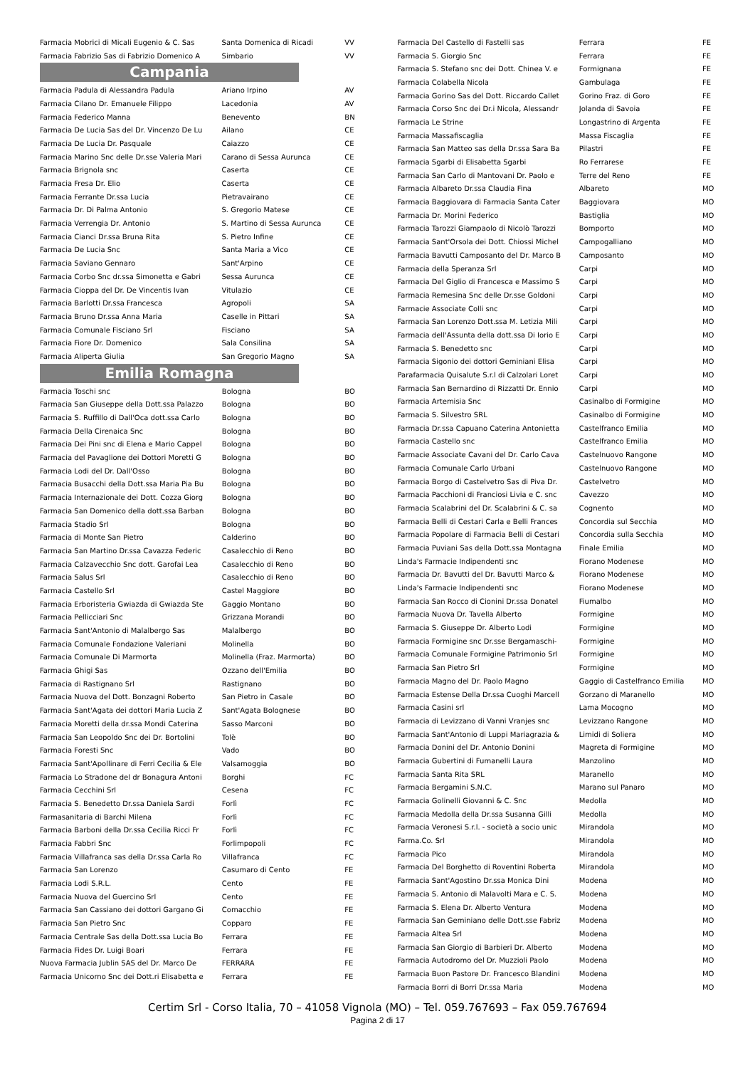| Farmacia Mobrici di Micali Eugenio & C. Sas | Santa Domenica di Ricadi | VV |
| Farmacia Fabrizio Sas di Fabrizio Domenico A | Simbario | VV |
Campania
| Farmacia Padula di Alessandra Padula | Ariano Irpino | AV |
| Farmacia Cilano Dr. Emanuele Filippo | Lacedonia | AV |
| Farmacia Federico Manna | Benevento | BN |
| Farmacia De Lucia Sas del Dr. Vincenzo De Lu | Ailano | CE |
| Farmacia De Lucia Dr. Pasquale | Caiazzo | CE |
| Farmacia Marino Snc delle Dr.sse Valeria Mari | Carano di Sessa Aurunca | CE |
| Farmacia Brignola snc | Caserta | CE |
| Farmacia Fresa Dr. Elio | Caserta | CE |
| Farmacia Ferrante Dr.ssa Lucia | Pietravairano | CE |
| Farmacia Dr. Di Palma Antonio | S. Gregorio Matese | CE |
| Farmacia Verrengia Dr. Antonio | S. Martino di Sessa Aurunca | CE |
| Farmacia Cianci Dr.ssa Bruna Rita | S. Pietro Infine | CE |
| Farmacia De Lucia Snc | Santa Maria a Vico | CE |
| Farmacia Saviano Gennaro | Sant'Arpino | CE |
| Farmacia Corbo Snc dr.ssa Simonetta e Gabri | Sessa Aurunca | CE |
| Farmacia Cioppa del Dr. De Vincentis Ivan | Vitulazio | CE |
| Farmacia Barlotti Dr.ssa Francesca | Agropoli | SA |
| Farmacia Bruno Dr.ssa Anna Maria | Caselle in Pittari | SA |
| Farmacia Comunale Fisciano Srl | Fisciano | SA |
| Farmacia Fiore Dr. Domenico | Sala Consilina | SA |
| Farmacia Aliperta Giulia | San Gregorio Magno | SA |
Emilia Romagna
| Farmacia Toschi snc | Bologna | BO |
| Farmacia San Giuseppe della Dott.ssa Palazzo | Bologna | BO |
| Farmacia S. Ruffillo di Dall'Oca dott.ssa Carlo | Bologna | BO |
| Farmacia Della Cirenaica Snc | Bologna | BO |
| Farmacia Dei Pini snc di Elena e Mario Cappel | Bologna | BO |
| Farmacia del Pavaglione dei Dottori Moretti G | Bologna | BO |
| Farmacia Lodi del Dr. Dall'Osso | Bologna | BO |
| Farmacia Busacchi della Dott.ssa Maria Pia Bu | Bologna | BO |
| Farmacia Internazionale dei Dott. Cozza Giorg | Bologna | BO |
| Farmacia San Domenico della dott.ssa Barban | Bologna | BO |
| Farmacia Stadio Srl | Bologna | BO |
| Farmacia di Monte San Pietro | Calderino | BO |
| Farmacia San Martino Dr.ssa Cavazza Federic | Casalecchio di Reno | BO |
| Farmacia Calzavecchio Snc dott. Garofai Lea | Casalecchio di Reno | BO |
| Farmacia Salus Srl | Casalecchio di Reno | BO |
| Farmacia Castello Srl | Castel Maggiore | BO |
| Farmacia Erboristeria Gwiazda di Gwiazda Ste | Gaggio Montano | BO |
| Farmacia Pellicciari Snc | Grizzana Morandi | BO |
| Farmacia Sant'Antonio di Malalbergo Sas | Malalbergo | BO |
| Farmacia Comunale Fondazione Valeriani | Molinella | BO |
| Farmacia Comunale Di Marmorta | Molinella (Fraz. Marmorta) | BO |
| Farmacia Ghigi Sas | Ozzano dell'Emilia | BO |
| Farmacia di Rastignano Srl | Rastignano | BO |
| Farmacia Nuova del Dott. Bonzagni Roberto | San Pietro in Casale | BO |
| Farmacia Sant'Agata dei dottori Maria Lucia Z | Sant'Agata Bolognese | BO |
| Farmacia Moretti della dr.ssa Mondi Caterina | Sasso Marconi | BO |
| Farmacia San Leopoldo Snc dei Dr. Bortolini | Tolè | BO |
| Farmacia Foresti Snc | Vado | BO |
| Farmacia Sant'Apollinare di Ferri Cecilia & Ele | Valsamoggia | BO |
| Farmacia Lo Stradone del dr Bonagura Antoni | Borghi | FC |
| Farmacia Cecchini Srl | Cesena | FC |
| Farmacia S. Benedetto Dr.ssa Daniela Sardi | Forlì | FC |
| Farmasanitaria di Barchi Milena | Forlì | FC |
| Farmacia Barboni della Dr.ssa Cecilia Ricci Fr | Forlì | FC |
| Farmacia Fabbri Snc | Forlimpopoli | FC |
| Farmacia Villafranca sas della Dr.ssa Carla Ro | Villafranca | FC |
| Farmacia San Lorenzo | Casumaro di Cento | FE |
| Farmacia Lodi S.R.L. | Cento | FE |
| Farmacia Nuova del Guercino Srl | Cento | FE |
| Farmacia San Cassiano dei dottori Gargano Gi | Comacchio | FE |
| Farmacia San Pietro Snc | Copparo | FE |
| Farmacia Centrale Sas della Dott.ssa Lucia Bo | Ferrara | FE |
| Farmacia Fides Dr. Luigi Boari | Ferrara | FE |
| Nuova Farmacia Jublin SAS del Dr. Marco De | FERRARA | FE |
| Farmacia Unicorno Snc dei Dott.ri Elisabetta e | Ferrara | FE |
| Farmacia Del Castello di Fastelli sas | Ferrara | FE |
| Farmacia S. Giorgio Snc | Ferrara | FE |
| Farmacia S. Stefano snc dei Dott. Chinea V. e | Formignana | FE |
| Farmacia Colabella Nicola | Gambulaga | FE |
| Farmacia Gorino Sas del Dott. Riccardo Callet | Gorino Fraz. di Goro | FE |
| Farmacia Corso Snc dei Dr.i Nicola, Alessandr | Jolanda di Savoia | FE |
| Farmacia Le Strine | Longastrino di Argenta | FE |
| Farmacia Massafiscaglia | Massa Fiscaglia | FE |
| Farmacia San Matteo sas della Dr.ssa Sara Ba | Pilastri | FE |
| Farmacia Sgarbi di Elisabetta Sgarbi | Ro Ferrarese | FE |
| Farmacia San Carlo di Mantovani Dr. Paolo e | Terre del Reno | FE |
| Farmacia Albareto Dr.ssa Claudia Fina | Albareto | MO |
| Farmacia Baggiovara di Farmacia Santa Cater | Baggiovara | MO |
| Farmacia Dr. Morini Federico | Bastiglia | MO |
| Farmacia Tarozzi Giampaolo di Nicolò Tarozzi | Bomporto | MO |
| Farmacia Sant'Orsola dei Dott. Chiossi Michel | Campogalliano | MO |
| Farmacia Bavutti Camposanto del Dr. Marco B | Camposanto | MO |
| Farmacia della Speranza Srl | Carpi | MO |
| Farmacia Del Giglio di Francesca e Massimo S | Carpi | MO |
| Farmacia Remesina Snc delle Dr.sse Goldoni | Carpi | MO |
| Farmacie Associate Colli snc | Carpi | MO |
| Farmacia San Lorenzo Dott.ssa M. Letizia Mili | Carpi | MO |
| Farmacia dell'Assunta della dott.ssa Di Iorio E | Carpi | MO |
| Farmacia S. Benedetto snc | Carpi | MO |
| Farmacia Sigonio dei dottori Geminiani Elisa | Carpi | MO |
| Parafarmacia Quisalute S.r.l di Calzolari Loret | Carpi | MO |
| Farmacia San Bernardino di Rizzatti Dr. Ennio | Carpi | MO |
| Farmacia Artemisia Snc | Casinalbo di Formigine | MO |
| Farmacia S. Silvestro SRL | Casinalbo di Formigine | MO |
| Farmacia Dr.ssa Capuano Caterina Antonietta | Castelfranco Emilia | MO |
| Farmacia Castello snc | Castelfranco Emilia | MO |
| Farmacie Associate Cavani del Dr. Carlo Cava | Castelnuovo Rangone | MO |
| Farmacia Comunale Carlo Urbani | Castelnuovo Rangone | MO |
| Farmacia Borgo di Castelvetro Sas di Piva Dr. | Castelvetro | MO |
| Farmacia Pacchioni di Franciosi Livia e C. snc | Cavezzo | MO |
| Farmacia Scalabrini del Dr. Scalabrini & C. sa | Cognento | MO |
| Farmacia Belli di Cestari Carla e Belli Frances | Concordia sul Secchia | MO |
| Farmacia Popolare di Farmacia Belli di Cestari | Concordia sulla Secchia | MO |
| Farmacia Puviani Sas della Dott.ssa Montagna | Finale Emilia | MO |
| Linda's Farmacie Indipendenti snc | Fiorano Modenese | MO |
| Farmacia Dr. Bavutti del Dr. Bavutti Marco & | Fiorano Modenese | MO |
| Linda's Farmacie Indipendenti snc | Fiorano Modenese | MO |
| Farmacia San Rocco di Cionini Dr.ssa Donatel | Fiumalbo | MO |
| Farmacia Nuova Dr. Tavella Alberto | Formigine | MO |
| Farmacia S. Giuseppe Dr. Alberto Lodi | Formigine | MO |
| Farmacia Formigine snc Dr.sse Bergamaschi- | Formigine | MO |
| Farmacia Comunale Formigine Patrimonio Srl | Formigine | MO |
| Farmacia San Pietro Srl | Formigine | MO |
| Farmacia Magno del Dr. Paolo Magno | Gaggio di Castelfranco Emilia | MO |
| Farmacia Estense Della Dr.ssa Cuoghi Marcell | Gorzano di Maranello | MO |
| Farmacia Casini srl | Lama Mocogno | MO |
| Farmacia di Levizzano di Vanni Vranjes snc | Levizzano Rangone | MO |
| Farmacia Sant'Antonio di Luppi Mariagrazia & | Limidi di Soliera | MO |
| Farmacia Donini del Dr. Antonio Donini | Magreta di Formigine | MO |
| Farmacia Gubertini di Fumanelli Laura | Manzolino | MO |
| Farmacia Santa Rita SRL | Maranello | MO |
| Farmacia Bergamini S.N.C. | Marano sul Panaro | MO |
| Farmacia Golinelli Giovanni & C. Snc | Medolla | MO |
| Farmacia Medolla della Dr.ssa Susanna Gilli | Medolla | MO |
| Farmacia Veronesi S.r.l. - società a socio unic | Mirandola | MO |
| Farma.Co. Srl | Mirandola | MO |
| Farmacia Pico | Mirandola | MO |
| Farmacia Del Borghetto di Roventini Roberta | Mirandola | MO |
| Farmacia Sant'Agostino Dr.ssa Monica Dini | Modena | MO |
| Farmacia S. Antonio di Malavolti Mara e C. S. | Modena | MO |
| Farmacia S. Elena Dr. Alberto Ventura | Modena | MO |
| Farmacia San Geminiano delle Dott.sse Fabriz | Modena | MO |
| Farmacia Altea Srl | Modena | MO |
| Farmacia San Giorgio di Barbieri Dr. Alberto | Modena | MO |
| Farmacia Autodromo del Dr. Muzzioli Paolo | Modena | MO |
| Farmacia Buon Pastore Dr. Francesco Blandini | Modena | MO |
| Farmacia Borri di Borri Dr.ssa Maria | Modena | MO |
Certim Srl - Corso Italia, 70 – 41058 Vignola (MO) – Tel. 059.767693 – Fax 059.767694
Pagina 2 di 17